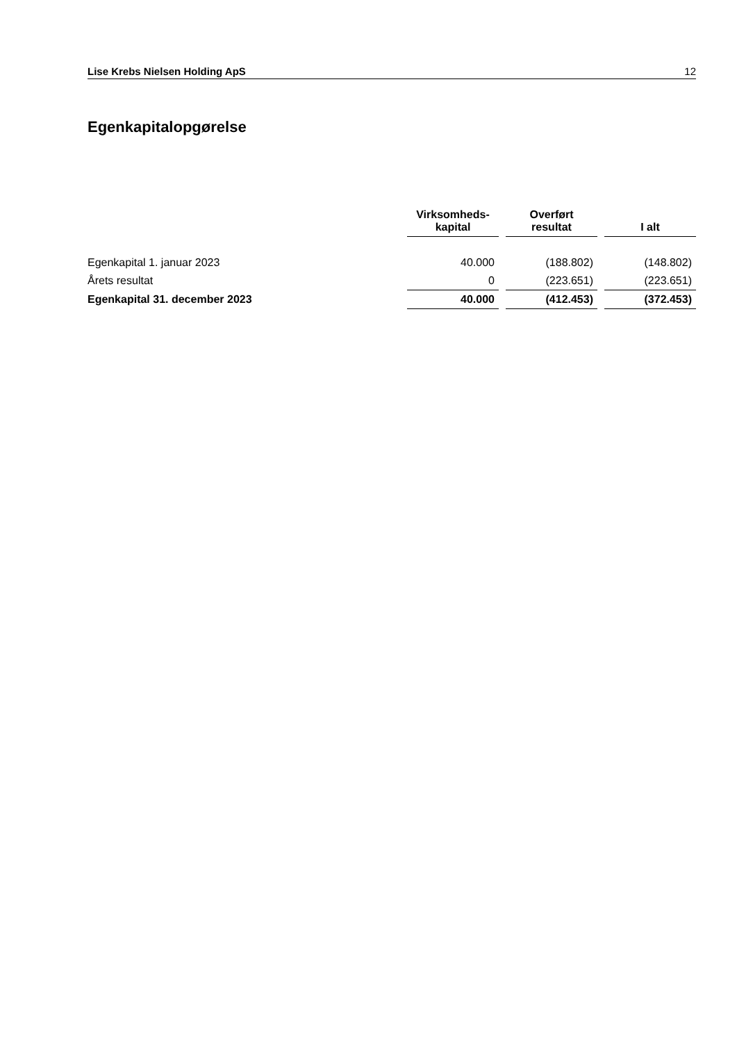Lise Krebs Nielsen Holding ApS 12
Egenkapitalopgørelse
| | Virksomheds- kapital | | Overført resultat | | I alt |
| --- | --- | --- | --- | --- | --- |
| Egenkapital 1. januar 2023 | 40.000 | | (188.802) | | (148.802) |
| Årets resultat | 0 | | (223.651) | | (223.651) |
| Egenkapital 31. december 2023 | 40.000 | | (412.453) | | (372.453) |